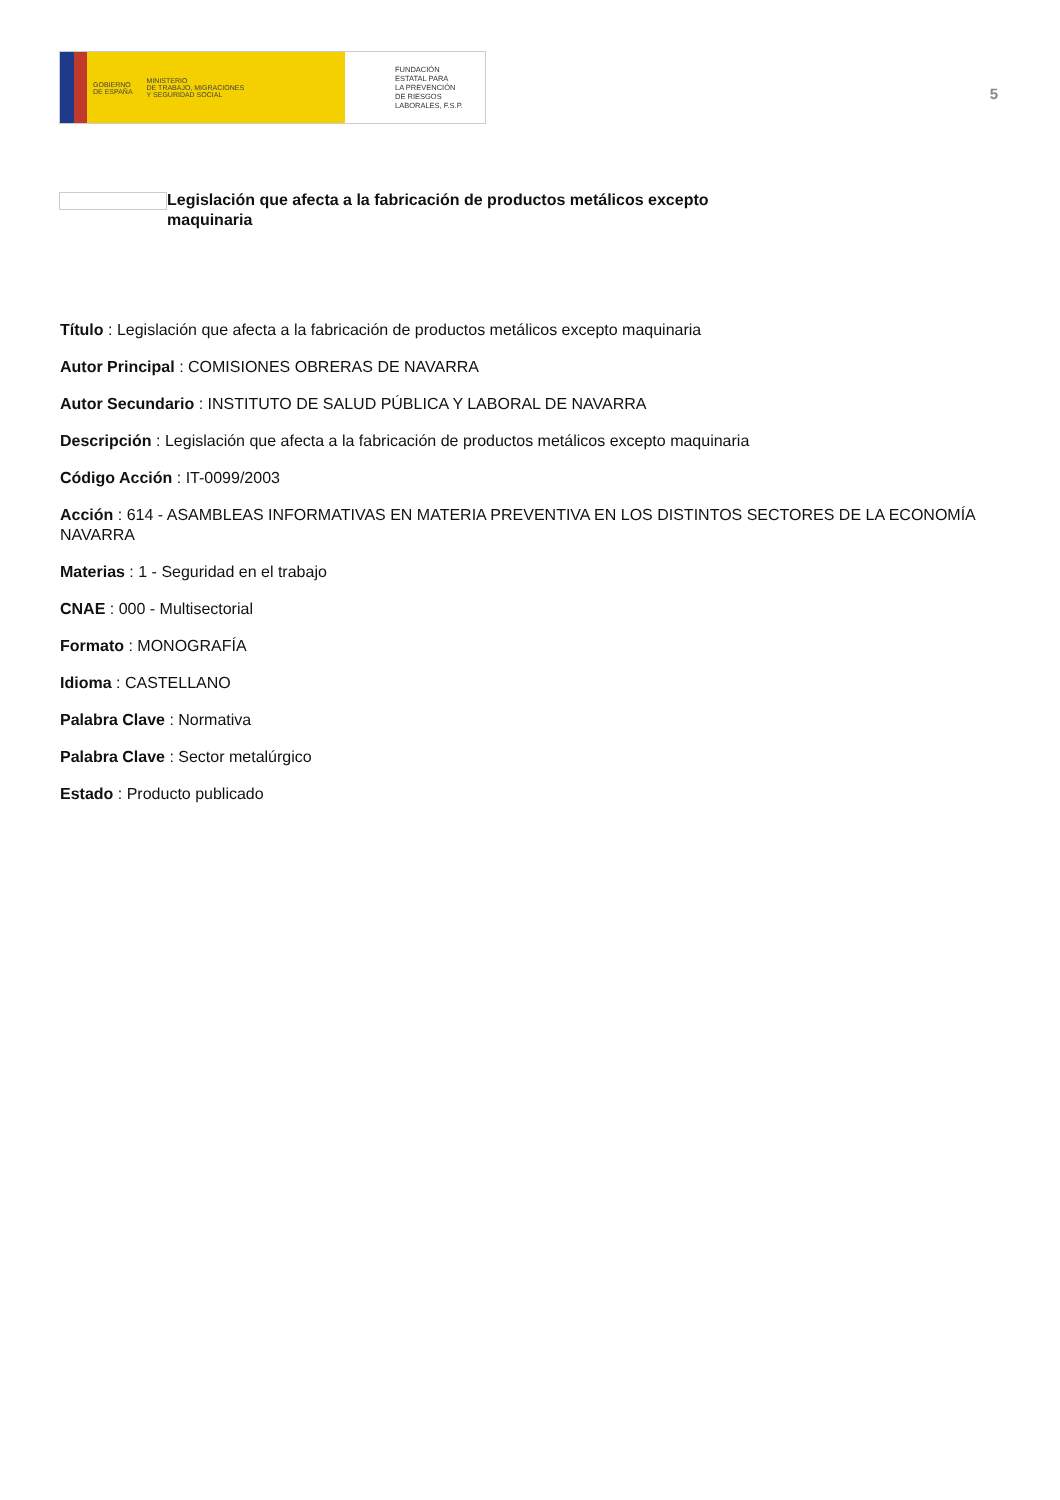GOBIERNO
DE ESPAÑA MINISTERIO
DE TRABAJO, MIGRACIONES
Y SEGURIDAD SOCIAL
FUNDACIÓN
ESTATAL PARA
LA PREVENCIÓN
DE RIESGOS
LABORALES, F.S.P.
5
Legislación que afecta a la fabricación de productos metálicos excepto maquinaria
Título : Legislación que afecta a la fabricación de productos metálicos excepto maquinaria
Autor Principal : COMISIONES OBRERAS DE NAVARRA
Autor Secundario : INSTITUTO DE SALUD PÚBLICA Y LABORAL DE NAVARRA
Descripción : Legislación que afecta a la fabricación de productos metálicos excepto maquinaria
Código Acción : IT-0099/2003
Acción : 614 - ASAMBLEAS INFORMATIVAS EN MATERIA PREVENTIVA EN LOS DISTINTOS SECTORES DE LA ECONOMÍA NAVARRA
Materias : 1 - Seguridad en el trabajo
CNAE : 000 - Multisectorial
Formato : MONOGRAFÍA
Idioma : CASTELLANO
Palabra Clave : Normativa
Palabra Clave : Sector metalúrgico
Estado : Producto publicado